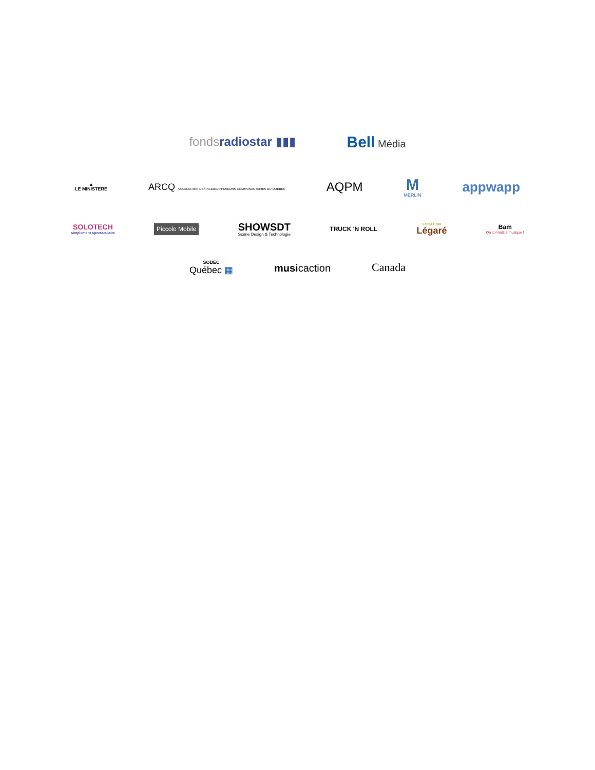fondsradiostar ▮▮▮
Bell Média
▲
LE MINISTERE
ARCQ ASSOCIATION DES RADIODIFFUSEURS COMMUNAUTAIRES DU QUÉBEC
AQPM
M
MERLIN
appwapp
SOLOTECH
simplement spectaculaire
Piccolo Mobile
SHOWSDT
Scène Design & Technologie
TRUCK 'N ROLL
LOCATION
Légaré
Bam
On connaît la musique !
SODEC
Québec ▦
musicaction Canada